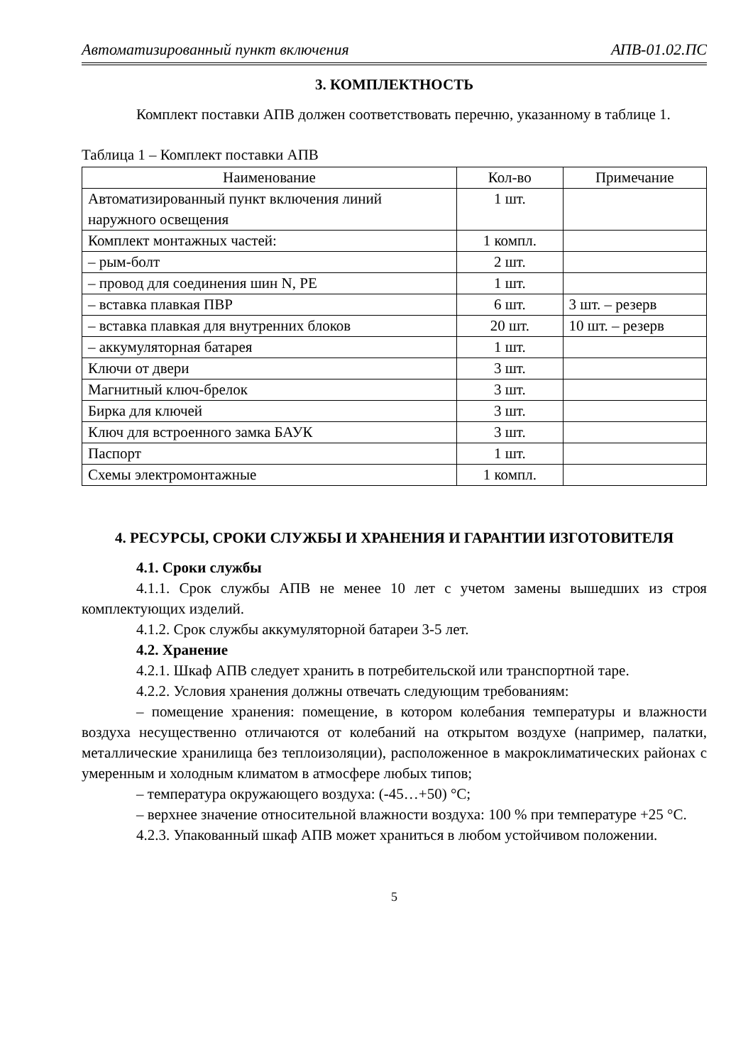Автоматизированный пункт включения АПВ-01.02.ПС
3. КОМПЛЕКТНОСТЬ
Комплект поставки АПВ должен соответствовать перечню, указанному в таблице 1.
Таблица 1 – Комплект поставки АПВ
| Наименование | Кол-во | Примечание |
| --- | --- | --- |
| Автоматизированный пункт включения линий наружного освещения | 1 шт. | |
| Комплект монтажных частей: | 1 компл. | |
| – рым-болт | 2 шт. | |
| – провод для соединения шин N, PE | 1 шт. | |
| – вставка плавкая ПВР | 6 шт. | 3 шт. – резерв |
| – вставка плавкая для внутренних блоков | 20 шт. | 10 шт. – резерв |
| – аккумуляторная батарея | 1 шт. | |
| Ключи от двери | 3 шт. | |
| Магнитный ключ-брелок | 3 шт. | |
| Бирка для ключей | 3 шт. | |
| Ключ для встроенного замка БАУК | 3 шт. | |
| Паспорт | 1 шт. | |
| Схемы электромонтажные | 1 компл. | |
4. РЕСУРСЫ, СРОКИ СЛУЖБЫ И ХРАНЕНИЯ И ГАРАНТИИ ИЗГОТОВИТЕЛЯ
4.1. Сроки службы
4.1.1. Срок службы АПВ не менее 10 лет с учетом замены вышедших из строя комплектующих изделий.
4.1.2. Срок службы аккумуляторной батареи 3-5 лет.
4.2. Хранение
4.2.1. Шкаф АПВ следует хранить в потребительской или транспортной таре.
4.2.2. Условия хранения должны отвечать следующим требованиям:
– помещение хранения: помещение, в котором колебания температуры и влажности воздуха несущественно отличаются от колебаний на открытом воздухе (например, палатки, металлические хранилища без теплоизоляции), расположенное в макроклиматических районах с умеренным и холодным климатом в атмосфере любых типов;
– температура окружающего воздуха: (-45…+50) °С;
– верхнее значение относительной влажности воздуха: 100 % при температуре +25 °С.
4.2.3. Упакованный шкаф АПВ может храниться в любом устойчивом положении.
5